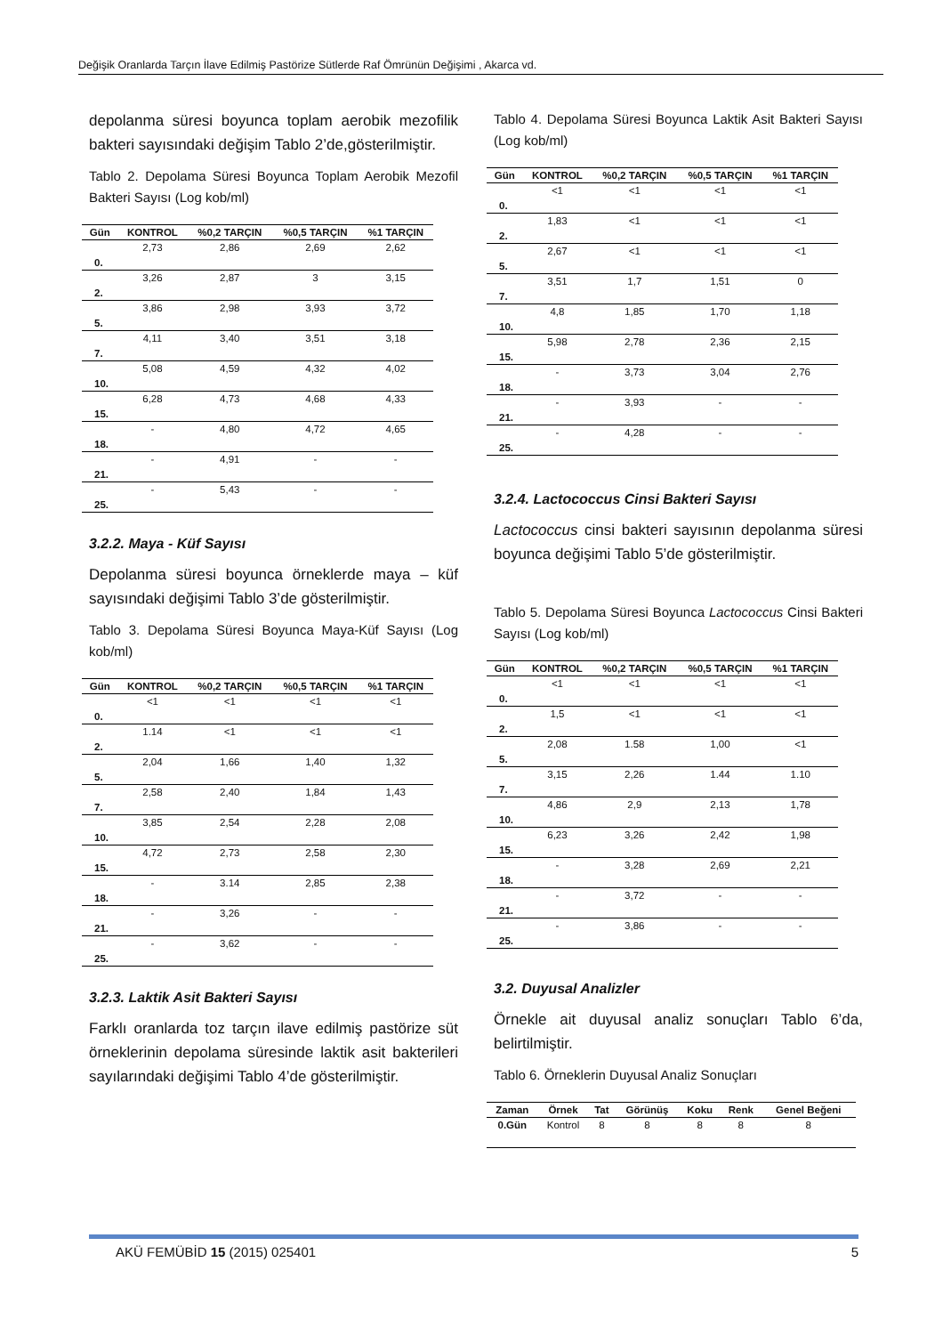Değişik Oranlarda Tarçın İlave Edilmiş Pastörize Sütlerde Raf Ömrünün Değişimi , Akarca vd.
depolanma süresi boyunca toplam aerobik mezofilik bakteri sayısındaki değişim Tablo 2’de,gösterilmiştir.
Tablo 2. Depolama Süresi Boyunca Toplam Aerobik Mezofil Bakteri Sayısı (Log kob/ml)
| Gün | KONTROL | %0,2 TARÇIN | %0,5 TARÇIN | %1 TARÇIN |
| --- | --- | --- | --- | --- |
| 0. | 2,73 | 2,86 | 2,69 | 2,62 |
| 2. | 3,26 | 2,87 | 3 | 3,15 |
| 5. | 3,86 | 2,98 | 3,93 | 3,72 |
| 7. | 4,11 | 3,40 | 3,51 | 3,18 |
| 10. | 5,08 | 4,59 | 4,32 | 4,02 |
| 15. | 6,28 | 4,73 | 4,68 | 4,33 |
| 18. | - | 4,80 | 4,72 | 4,65 |
| 21. | - | 4,91 | - | - |
| 25. | - | 5,43 | - | - |
3.2.2. Maya - Küf Sayısı
Depolanma süresi boyunca örneklerde maya – küf sayısındaki değişimi Tablo 3’de gösterilmiştir.
Tablo 3. Depolama Süresi Boyunca Maya-Küf Sayısı (Log kob/ml)
| Gün | KONTROL | %0,2 TARÇIN | %0,5 TARÇIN | %1 TARÇIN |
| --- | --- | --- | --- | --- |
| 0. | <1 | <1 | <1 | <1 |
| 2. | 1.14 | <1 | <1 | <1 |
| 5. | 2,04 | 1,66 | 1,40 | 1,32 |
| 7. | 2,58 | 2,40 | 1,84 | 1,43 |
| 10. | 3,85 | 2,54 | 2,28 | 2,08 |
| 15. | 4,72 | 2,73 | 2,58 | 2,30 |
| 18. | - | 3.14 | 2,85 | 2,38 |
| 21. | - | 3,26 | - | - |
| 25. | - | 3,62 | - | - |
3.2.3. Laktik Asit Bakteri Sayısı
Farklı oranlarda toz tarçın ilave edilmiş pastörize süt örneklerinin depolama süresinde laktik asit bakterileri sayılarındaki değişimi Tablo 4’de gösterilmiştir.
Tablo 4. Depolama Süresi Boyunca Laktik Asit Bakteri Sayısı (Log kob/ml)
| Gün | KONTROL | %0,2 TARÇIN | %0,5 TARÇIN | %1 TARÇIN |
| --- | --- | --- | --- | --- |
| 0. | <1 | <1 | <1 | <1 |
| 2. | 1,83 | <1 | <1 | <1 |
| 5. | 2,67 | <1 | <1 | <1 |
| 7. | 3,51 | 1,7 | 1,51 | 0 |
| 10. | 4,8 | 1,85 | 1,70 | 1,18 |
| 15. | 5,98 | 2,78 | 2,36 | 2,15 |
| 18. | - | 3,73 | 3,04 | 2,76 |
| 21. | - | 3,93 | - | - |
| 25. | - | 4,28 | - | - |
3.2.4. Lactococcus Cinsi Bakteri Sayısı
Lactococcus cinsi bakteri sayısının depolanma süresi boyunca değişimi Tablo 5’de gösterilmiştir.
Tablo 5. Depolama Süresi Boyunca Lactococcus Cinsi Bakteri Sayısı (Log kob/ml)
| Gün | KONTROL | %0,2 TARÇIN | %0,5 TARÇIN | %1 TARÇIN |
| --- | --- | --- | --- | --- |
| 0. | <1 | <1 | <1 | <1 |
| 2. | 1,5 | <1 | <1 | <1 |
| 5. | 2,08 | 1.58 | 1,00 | <1 |
| 7. | 3,15 | 2,26 | 1.44 | 1.10 |
| 10. | 4,86 | 2,9 | 2,13 | 1,78 |
| 15. | 6,23 | 3,26 | 2,42 | 1,98 |
| 18. | - | 3,28 | 2,69 | 2,21 |
| 21. | - | 3,72 | - | - |
| 25. | - | 3,86 | - | - |
3.2. Duyusal Analizler
Örnekle ait duyusal analiz sonuçları Tablo 6’da, belirtilmiştir.
Tablo 6. Örneklerin Duyusal Analiz Sonuçları
| Zaman | Örnek | Tat | Görünüş | Koku | Renk | Genel Beğeni |
| --- | --- | --- | --- | --- | --- | --- |
| 0.Gün | Kontrol | 8 | 8 | 8 | 8 | 8 |
AKÜ FEMÜBİD 15 (2015) 025401 5